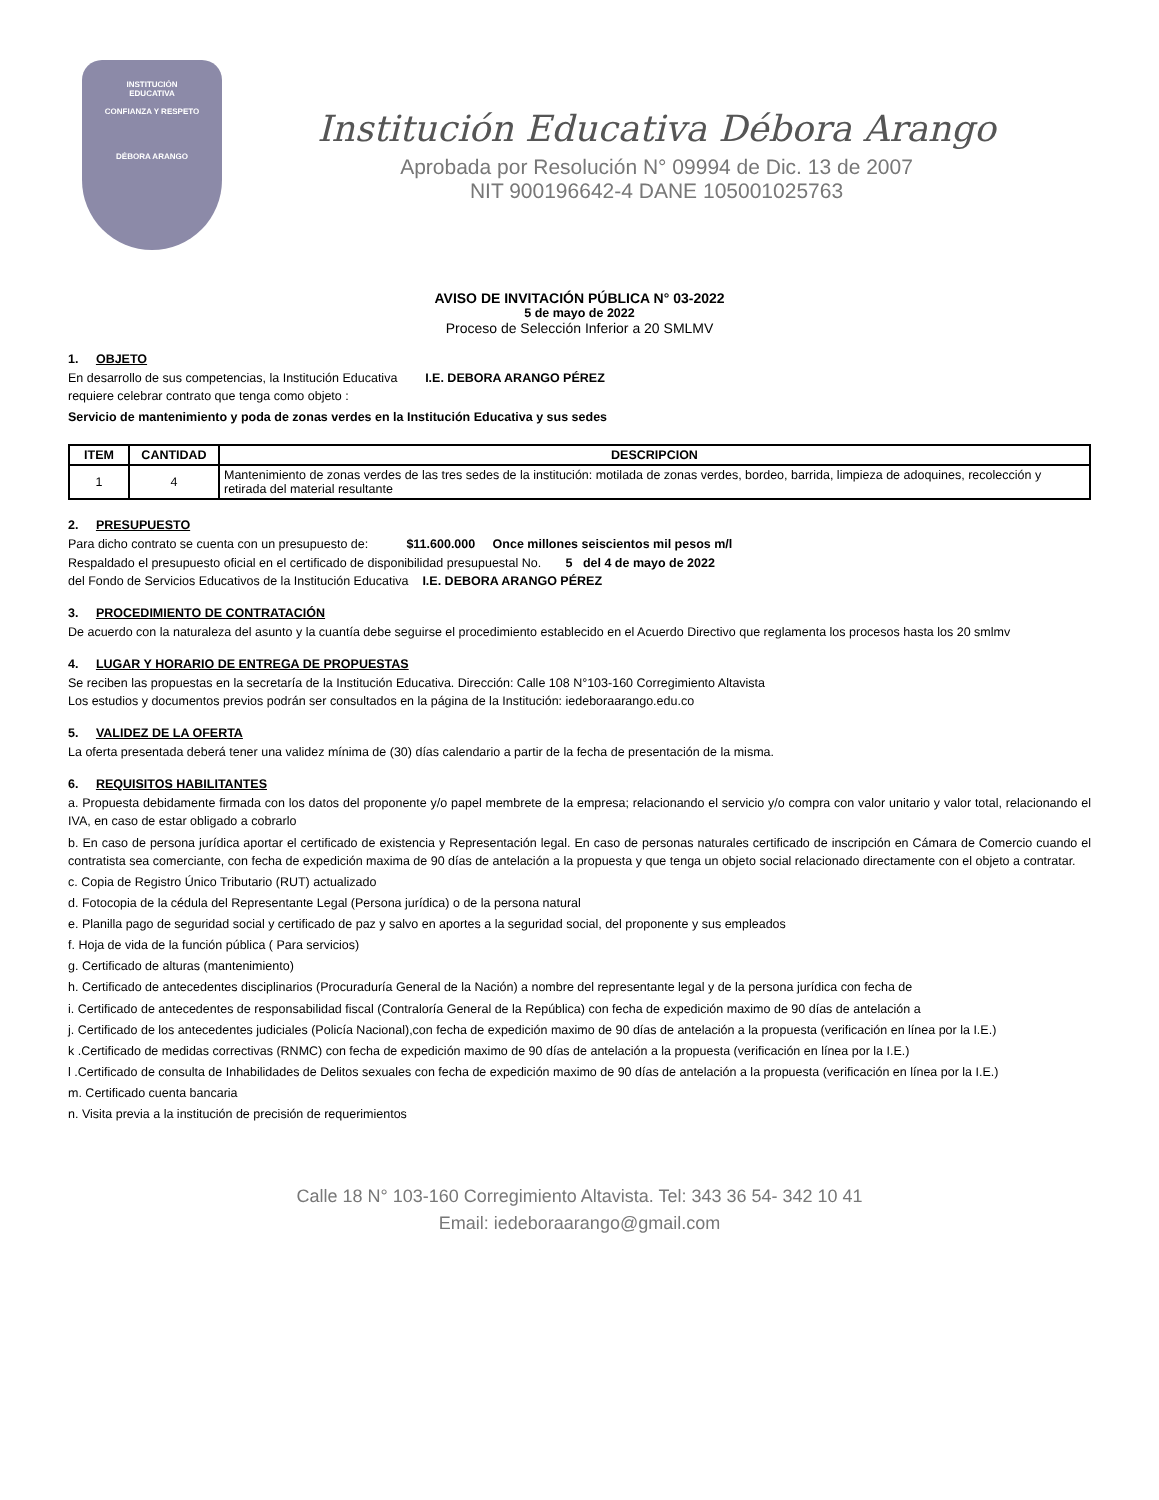INSTITUCIÓN
EDUCATIVA
CONFIANZA Y RESPETO
DÉBORA ARANGO
Institución Educativa Débora Arango
Aprobada por Resolución N° 09994 de Dic. 13 de 2007
NIT 900196642-4 DANE 105001025763
AVISO DE INVITACIÓN PÚBLICA N° 03-2022
5 de mayo de 2022
Proceso de Selección Inferior a 20 SMLMV
1. OBJETO
En desarrollo de sus competencias, la Institución Educativa I.E. DEBORA ARANGO PÉREZ
requiere celebrar contrato que tenga como objeto :
Servicio de mantenimiento y poda de zonas verdes en la Institución Educativa y sus sedes
| ITEM | CANTIDAD | DESCRIPCION |
| --- | --- | --- |
| 1 | 4 | Mantenimiento de zonas verdes de las tres sedes de la institución: motilada de zonas verdes, bordeo, barrida, limpieza de adoquines, recolección y retirada del material resultante |
2. PRESUPUESTO
Para dicho contrato se cuenta con un presupuesto de: $11.600.000 Once millones seiscientos mil pesos m/l
Respaldado el presupuesto oficial en el certificado de disponibilidad presupuestal No. 5 del 4 de mayo de 2022
del Fondo de Servicios Educativos de la Institución Educativa I.E. DEBORA ARANGO PÉREZ
3. PROCEDIMIENTO DE CONTRATACIÓN
De acuerdo con la naturaleza del asunto y la cuantía debe seguirse el procedimiento establecido en el Acuerdo Directivo que reglamenta los procesos hasta los 20 smlmv
4. LUGAR Y HORARIO DE ENTREGA DE PROPUESTAS
Se reciben las propuestas en la secretaría de la Institución Educativa. Dirección: Calle 108 N°103-160 Corregimiento Altavista
Los estudios y documentos previos podrán ser consultados en la página de la Institución: iedeboraarango.edu.co
5. VALIDEZ DE LA OFERTA
La oferta presentada deberá tener una validez mínima de (30) días calendario a partir de la fecha de presentación de la misma.
6. REQUISITOS HABILITANTES
a. Propuesta debidamente firmada con los datos del proponente y/o papel membrete de la empresa; relacionando el servicio y/o compra con valor unitario y valor total, relacionando el IVA, en caso de estar obligado a cobrarlo
b. En caso de persona jurídica aportar el certificado de existencia y Representación legal. En caso de personas naturales certificado de inscripción en Cámara de Comercio cuando el contratista sea comerciante, con fecha de expedición maxima de 90 días de antelación a la propuesta y que tenga un objeto social relacionado directamente con el objeto a contratar.
c. Copia de Registro Único Tributario (RUT) actualizado
d. Fotocopia de la cédula del Representante Legal (Persona jurídica) o de la persona natural
e. Planilla pago de seguridad social y certificado de paz y salvo en aportes a la seguridad social, del proponente y sus empleados
f. Hoja de vida de la función pública ( Para servicios)
g. Certificado de alturas (mantenimiento)
h. Certificado de antecedentes disciplinarios (Procuraduría General de la Nación) a nombre del representante legal y de la persona jurídica con fecha de
i. Certificado de antecedentes de responsabilidad fiscal (Contraloría General de la República) con fecha de expedición maximo de 90 días de antelación a
j. Certificado de los antecedentes judiciales (Policía Nacional),con fecha de expedición maximo de 90 días de antelación a la propuesta (verificación en línea por la I.E.)
k .Certificado de medidas correctivas (RNMC) con fecha de expedición maximo de 90 días de antelación a la propuesta (verificación en línea por la I.E.)
l .Certificado de consulta de Inhabilidades de Delitos sexuales con fecha de expedición maximo de 90 días de antelación a la propuesta (verificación en línea por la I.E.)
m. Certificado cuenta bancaria
n. Visita previa a la institución de precisión de requerimientos
Calle 18 N° 103-160 Corregimiento Altavista. Tel: 343 36 54- 342 10 41
Email: iedeboraarango@gmail.com